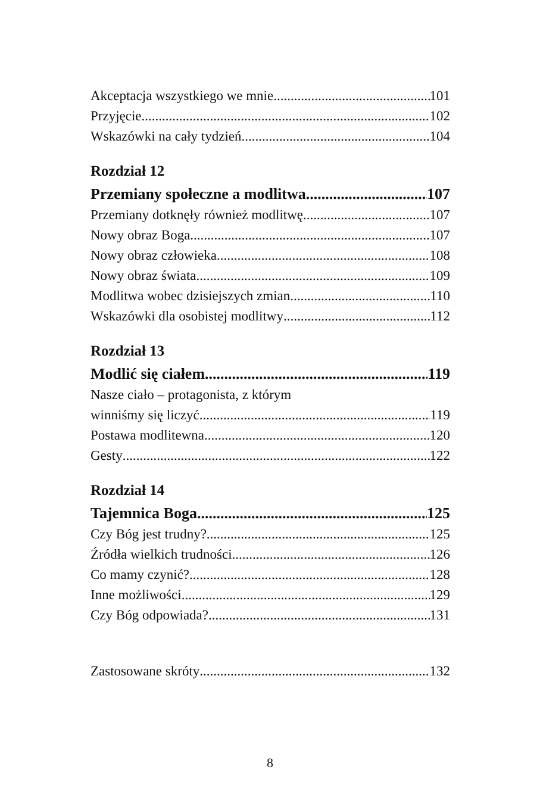Akceptacja wszystkiego we mnie 101
Przyjęcie 102
Wskazówki na cały tydzień 104
Rozdział 12
Przemiany społeczne a modlitwa 107
Przemiany dotknęły również modlitwę 107
Nowy obraz Boga 107
Nowy obraz człowieka 108
Nowy obraz świata 109
Modlitwa wobec dzisiejszych zmian 110
Wskazówki dla osobistej modlitwy 112
Rozdział 13
Modlić się ciałem 119
Nasze ciało – protagonista, z którym
winniśmy się liczyć 119
Postawa modlitewna 120
Gesty 122
Rozdział 14
Tajemnica Boga 125
Czy Bóg jest trudny? 125
Źródła wielkich trudności 126
Co mamy czynić? 128
Inne możliwości 129
Czy Bóg odpowiada? 131
Zastosowane skróty 132
8